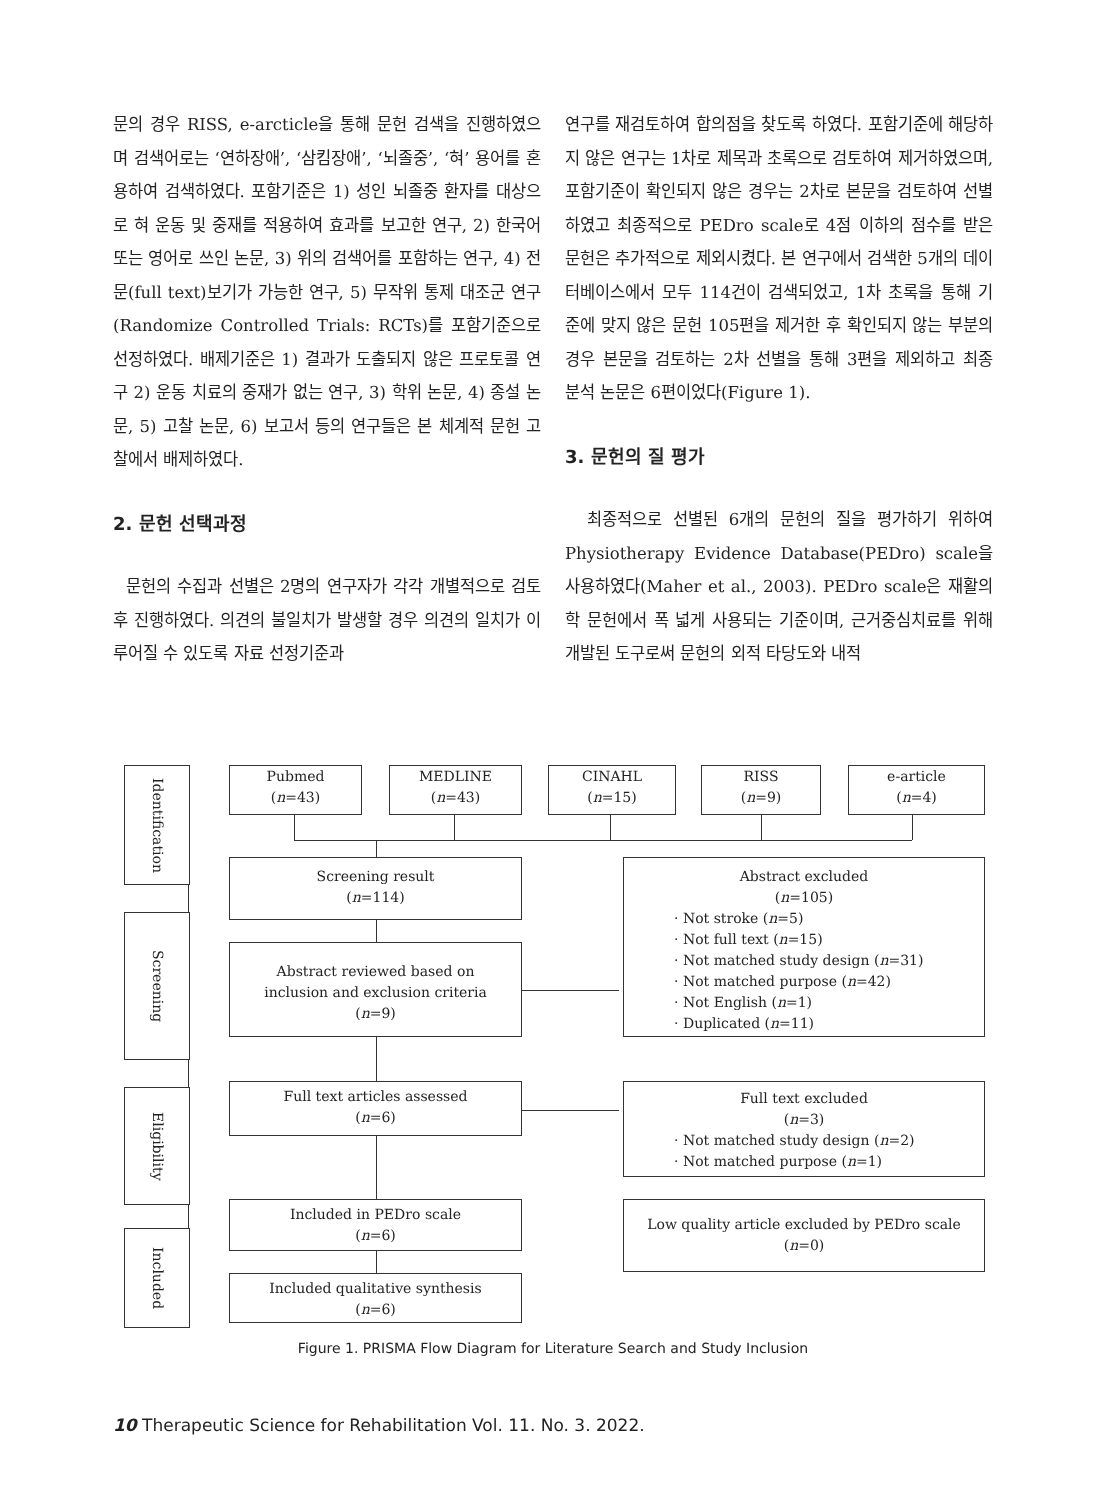문의 경우 RISS, e-arcticle을 통해 문헌 검색을 진행하였으며 검색어로는 ‘연하장애’, ‘삼킴장애’, ‘뇌졸중’, ‘혀’ 용어를 혼용하여 검색하였다. 포함기준은 1) 성인 뇌졸중 환자를 대상으로 혀 운동 및 중재를 적용하여 효과를 보고한 연구, 2) 한국어 또는 영어로 쓰인 논문, 3) 위의 검색어를 포함하는 연구, 4) 전문(full text)보기가 가능한 연구, 5) 무작위 통제 대조군 연구(Randomize Controlled Trials: RCTs)를 포함기준으로 선정하였다. 배제기준은 1) 결과가 도출되지 않은 프로토콜 연구 2) 운동 치료의 중재가 없는 연구, 3) 학위 논문, 4) 종설 논문, 5) 고찰 논문, 6) 보고서 등의 연구들은 본 체계적 문헌 고찰에서 배제하였다.
2. 문헌 선택과정
문헌의 수집과 선별은 2명의 연구자가 각각 개별적으로 검토 후 진행하였다. 의견의 불일치가 발생할 경우 의견의 일치가 이루어질 수 있도록 자료 선정기준과
연구를 재검토하여 합의점을 찾도록 하였다. 포함기준에 해당하지 않은 연구는 1차로 제목과 초록으로 검토하여 제거하였으며, 포함기준이 확인되지 않은 경우는 2차로 본문을 검토하여 선별하였고 최종적으로 PEDro scale로 4점 이하의 점수를 받은 문헌은 추가적으로 제외시켰다. 본 연구에서 검색한 5개의 데이터베이스에서 모두 114건이 검색되었고, 1차 초록을 통해 기준에 맞지 않은 문헌 105편을 제거한 후 확인되지 않는 부분의 경우 본문을 검토하는 2차 선별을 통해 3편을 제외하고 최종 분석 논문은 6편이었다(Figure 1).
3. 문헌의 질 평가
최종적으로 선별된 6개의 문헌의 질을 평가하기 위하여 Physiotherapy Evidence Database(PEDro) scale을 사용하였다(Maher et al., 2003). PEDro scale은 재활의학 문헌에서 폭 넓게 사용되는 기준이며, 근거중심치료를 위해 개발된 도구로써 문헌의 외적 타당도와 내적
Identification
Screening
Eligibility
Included
Pubmed
(n=43)
MEDLINE
(n=43)
CINAHL
(n=15)
RISS
(n=9)
e-article
(n=4)
Screening result
(n=114)
Abstract reviewed based on
inclusion and exclusion criteria
(n=9)
Full text articles assessed
(n=6)
Included in PEDro scale
(n=6)
Included qualitative synthesis
(n=6)
Abstract excluded
(n=105)
· Not stroke (n=5)
· Not full text (n=15)
· Not matched study design (n=31)
· Not matched purpose (n=42)
· Not English (n=1)
· Duplicated (n=11)
Full text excluded
(n=3)
· Not matched study design (n=2)
· Not matched purpose (n=1)
Low quality article excluded by PEDro scale
(n=0)
Figure 1. PRISMA Flow Diagram for Literature Search and Study Inclusion
10 Therapeutic Science for Rehabilitation Vol. 11. No. 3. 2022.